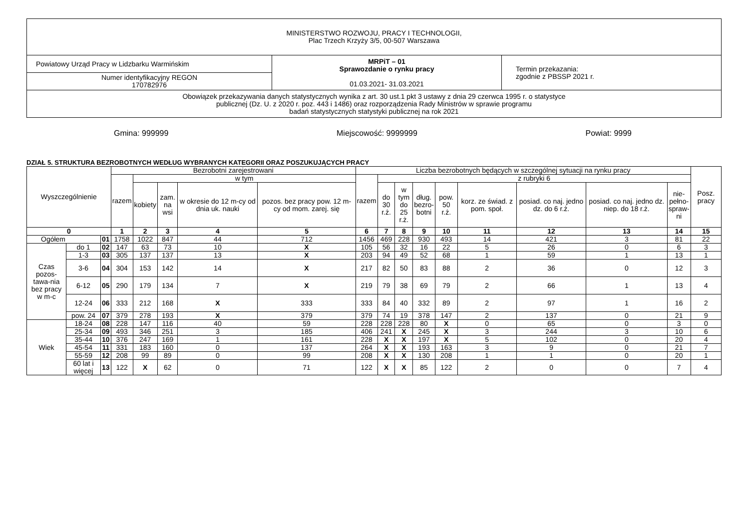| MINISTERSTWO ROZWOJU, PRACY I TECHNOLOGII, Plac Trzech Krzyży 3/5, 00-507 Warszawa | | |
| Powiatowy Urząd Pracy w Lidzbarku Warmińskim | MRPiT – 01 Sprawozdanie o rynku pracy 01.03.2021- 31.03.2021 | Termin przekazania: zgodnie z PBSSP 2021 r. |
| Numer identyfikacyjny REGON 170782976 | | |
| Obowiązek przekazywania danych statystycznych wynika z art. 30 ust.1 pkt 3 ustawy z dnia 29 czerwca 1995 r. o statystyce publicznej (Dz. U. z 2020 r. poz. 443 i 1486) oraz rozporządzenia Rady Ministrów w sprawie programu badań statystycznych statystyki publicznej na rok 2021 | | |
Gmina: 999999 Miejscowość: 9999999 Powiat: 9999
DZIAŁ 5. STRUKTURA BEZROBOTNYCH WEDŁUG WYBRANYCH KATEGORII ORAZ POSZUKUJĄCYCH PRACY
| Wyszczególnienie | | | Bezrobotni zarejestrowani | | | | | Liczba bezrobotnych będących w szczególnej sytuacji na rynku pracy | | | | | | | | | Posz. pracy |
| --- | --- | --- | --- | --- | --- | --- | --- | --- | --- | --- | --- | --- | --- | --- | --- | --- | --- |
| | | | razem | w tym | | | | razem | z rubryki 6 | | | | | | | | |
| | | | | kobiety | zam. na wsi | w okresie do 12 m-cy od dnia uk. nauki | pozos. bez pracy pow. 12 m-cy od mom. zarej. się | | do 30 r.ż. | w tym do 25 r.ż. | dług. bezro- botni | pow. 50 r.ż. | korz. ze świad. z pom. społ. | posiad. co naj. jedno dz. do 6 r.ż. | posiad. co naj. jedno dz. niep. do 18 r.ż. | nie- pełno- spraw- ni | |
| 0 | | | 1 | 2 | 3 | 4 | 5 | 6 | 7 | 8 | 9 | 10 | 11 | 12 | 13 | 14 | 15 |
| Ogółem | | 01 | 1758 | 1022 | 847 | 44 | 712 | 1456 | 469 | 228 | 930 | 493 | 14 | 421 | 3 | 81 | 22 |
| Czas pozos-tawa-nia bez pracy w m-c | do 1 | 02 | 147 | 63 | 73 | 10 | X | 105 | 56 | 32 | 16 | 22 | 5 | 26 | 0 | 6 | 3 |
| | 1-3 | 03 | 305 | 137 | 137 | 13 | X | 203 | 94 | 49 | 52 | 68 | 1 | 59 | 1 | 13 | 1 |
| | 3-6 | 04 | 304 | 153 | 142 | 14 | X | 217 | 82 | 50 | 83 | 88 | 2 | 36 | 0 | 12 | 3 |
| | 6-12 | 05 | 290 | 179 | 134 | 7 | X | 219 | 79 | 38 | 69 | 79 | 2 | 66 | 1 | 13 | 4 |
| | 12-24 | 06 | 333 | 212 | 168 | X | 333 | 333 | 84 | 40 | 332 | 89 | 2 | 97 | 1 | 16 | 2 |
| | pow. 24 | 07 | 379 | 278 | 193 | X | 379 | 379 | 74 | 19 | 378 | 147 | 2 | 137 | 0 | 21 | 9 |
| Wiek | 18-24 | 08 | 228 | 147 | 116 | 40 | 59 | 228 | 228 | 228 | 80 | X | 0 | 65 | 0 | 3 | 0 |
| | 25-34 | 09 | 493 | 346 | 251 | 3 | 185 | 406 | 241 | X | 245 | X | 3 | 244 | 3 | 10 | 6 |
| | 35-44 | 10 | 376 | 247 | 169 | 1 | 161 | 228 | X | X | 197 | X | 5 | 102 | 0 | 20 | 4 |
| | 45-54 | 11 | 331 | 183 | 160 | 0 | 137 | 264 | X | X | 193 | 163 | 3 | 9 | 0 | 21 | 7 |
| | 55-59 | 12 | 208 | 99 | 89 | 0 | 99 | 208 | X | X | 130 | 208 | 1 | 1 | 0 | 20 | 1 |
| | 60 lat i więcej | 13 | 122 | X | 62 | 0 | 71 | 122 | X | X | 85 | 122 | 2 | 0 | 0 | 7 | 4 |